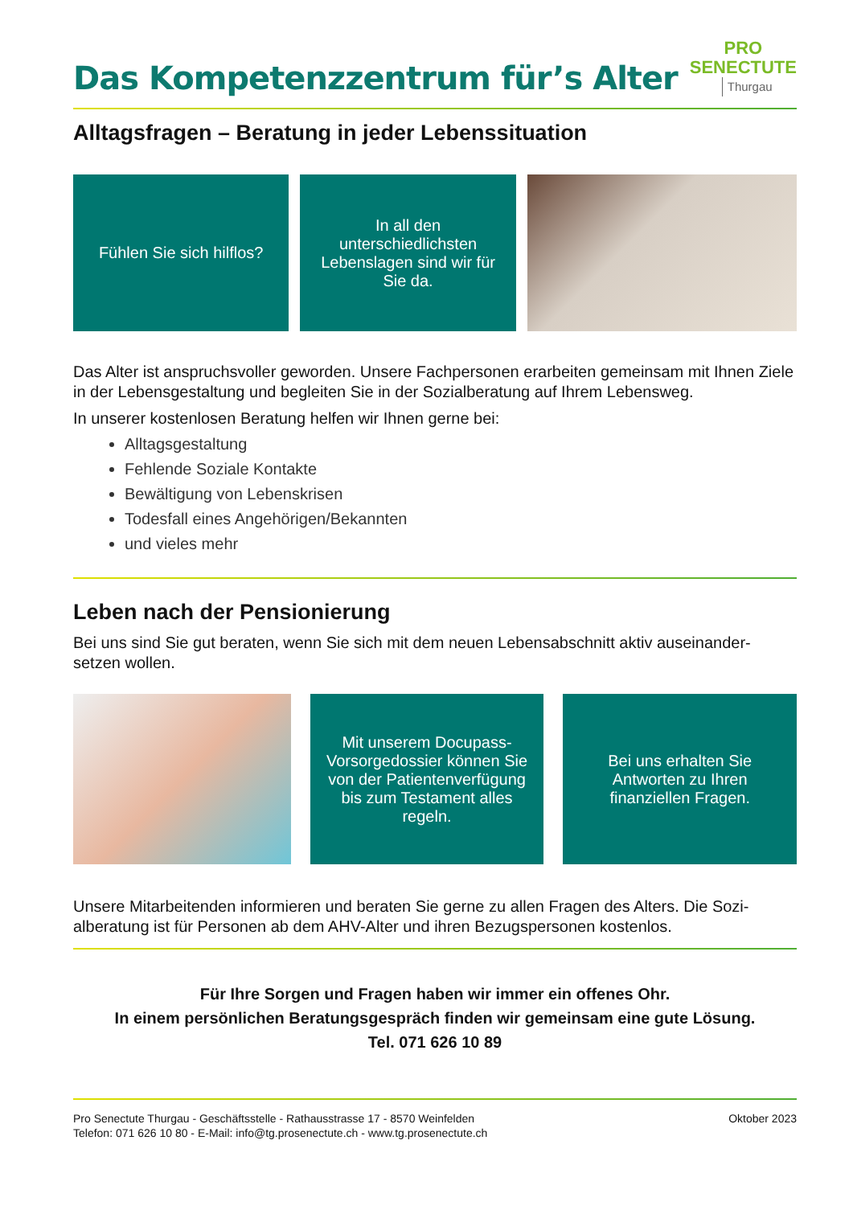Das Kompetenzzentrum für’s Alter
PRO
SENECTUTE
Thurgau
Alltagsfragen – Beratung in jeder Lebenssituation
Fühlen Sie sich hilflos? In all den unterschiedlichsten Lebenslagen sind wir für Sie da.
Das Alter ist anspruchsvoller geworden. Unsere Fachpersonen erarbeiten gemeinsam mit Ihnen Ziele in der Lebensgestaltung und begleiten Sie in der Sozialberatung auf Ihrem Lebensweg.
In unserer kostenlosen Beratung helfen wir Ihnen gerne bei:
Alltagsgestaltung
Fehlende Soziale Kontakte
Bewältigung von Lebenskrisen
Todesfall eines Angehörigen/Bekannten
und vieles mehr
Leben nach der Pensionierung
Bei uns sind Sie gut beraten, wenn Sie sich mit dem neuen Lebensabschnitt aktiv auseinander-setzen wollen.
Mit unserem Docupass-Vorsorgedossier können Sie von der Patientenverfügung bis zum Testament alles regeln.
Bei uns erhalten Sie Antworten zu Ihren finanziellen Fragen.
Unsere Mitarbeitenden informieren und beraten Sie gerne zu allen Fragen des Alters. Die Sozi-alberatung ist für Personen ab dem AHV-Alter und ihren Bezugspersonen kostenlos.
Für Ihre Sorgen und Fragen haben wir immer ein offenes Ohr.
In einem persönlichen Beratungsgespräch finden wir gemeinsam eine gute Lösung.
Tel. 071 626 10 89
Pro Senectute Thurgau - Geschäftsstelle - Rathausstrasse 17 - 8570 Weinfelden
Telefon: 071 626 10 80 - E-Mail: info@tg.prosenectute.ch - www.tg.prosenectute.ch
Oktober 2023